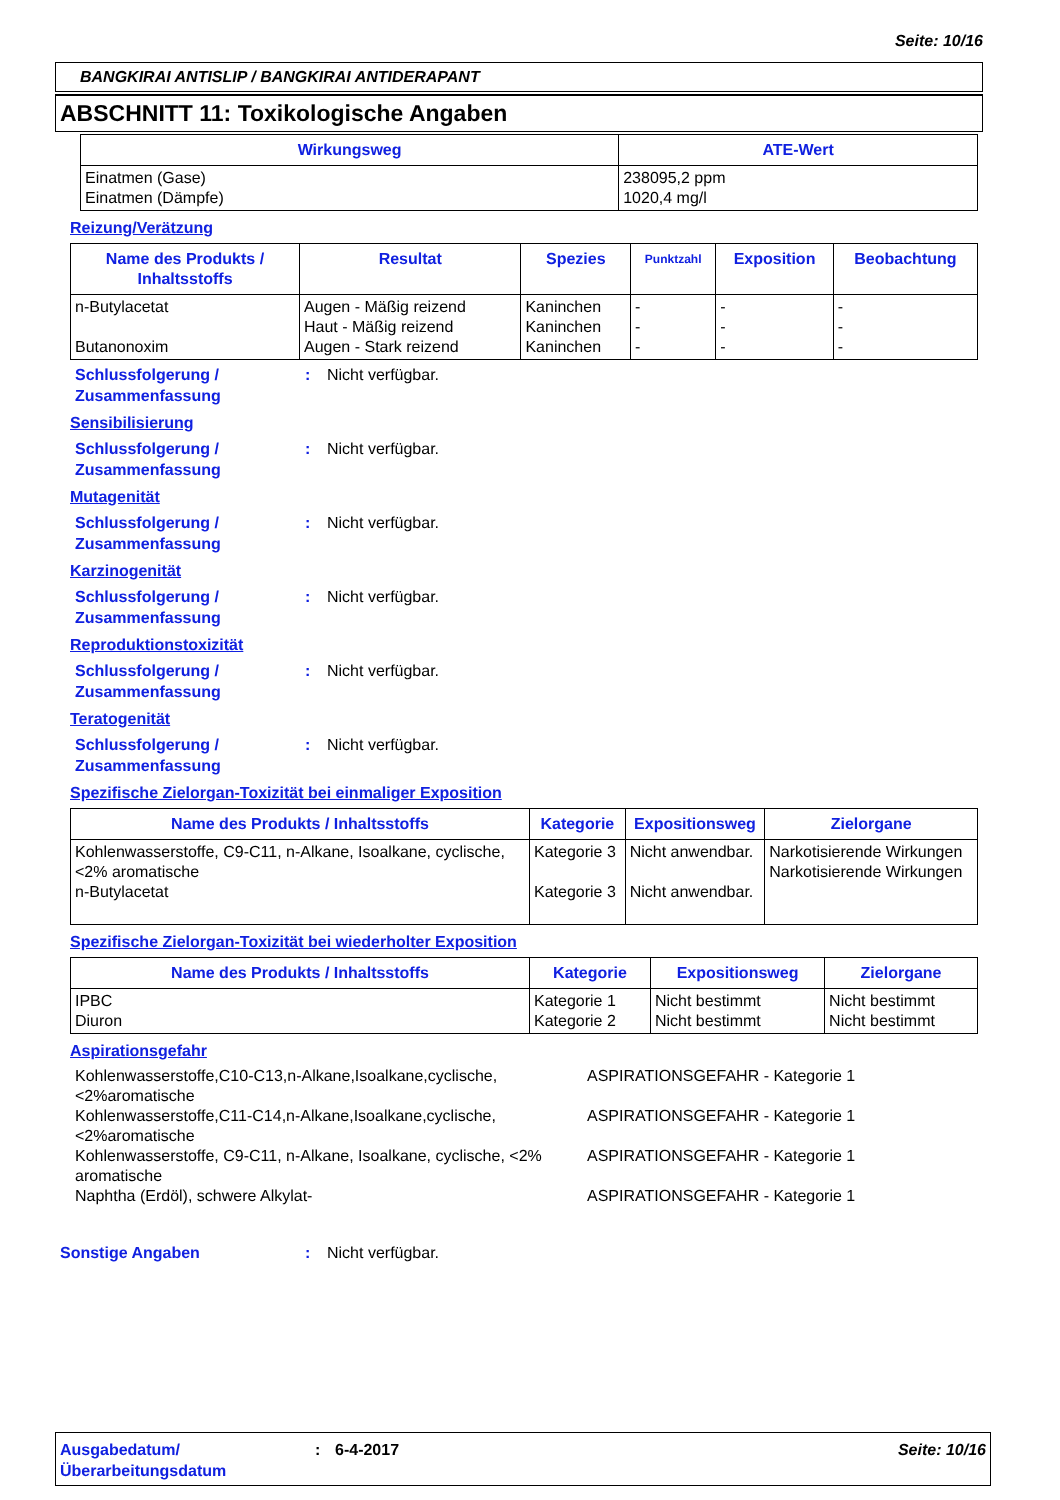Seite: 10/16
BANGKIRAI ANTISLIP / BANGKIRAI ANTIDERAPANT
ABSCHNITT 11: Toxikologische Angaben
| Wirkungsweg | ATE-Wert |
| --- | --- |
| Einatmen (Gase) Einatmen (Dämpfe) | 238095,2 ppm 1020,4 mg/l |
Reizung/Verätzung
| Name des Produkts / Inhaltsstoffs | Resultat | Spezies | Punktzahl | Exposition | Beobachtung |
| --- | --- | --- | --- | --- | --- |
| n-Butylacetat Butanonoxim | Augen - Mäßig reizend Haut - Mäßig reizend Augen - Stark reizend | Kaninchen Kaninchen Kaninchen | - - - | - - - | - - - |
Schlussfolgerung / Zusammenfassung
: Nicht verfügbar.
Sensibilisierung
Schlussfolgerung / Zusammenfassung
: Nicht verfügbar.
Mutagenität
Schlussfolgerung / Zusammenfassung
: Nicht verfügbar.
Karzinogenität
Schlussfolgerung / Zusammenfassung
: Nicht verfügbar.
Reproduktionstoxizität
Schlussfolgerung / Zusammenfassung
: Nicht verfügbar.
Teratogenität
Schlussfolgerung / Zusammenfassung
: Nicht verfügbar.
Spezifische Zielorgan-Toxizität bei einmaliger Exposition
| Name des Produkts / Inhaltsstoffs | Kategorie | Expositionsweg | Zielorgane |
| --- | --- | --- | --- |
| Kohlenwasserstoffe, C9-C11, n-Alkane, Isoalkane, cyclische, <2% aromatische n-Butylacetat | Kategorie 3 Kategorie 3 | Nicht anwendbar. Nicht anwendbar. | Narkotisierende Wirkungen Narkotisierende Wirkungen |
Spezifische Zielorgan-Toxizität bei wiederholter Exposition
| Name des Produkts / Inhaltsstoffs | Kategorie | Expositionsweg | Zielorgane |
| --- | --- | --- | --- |
| IPBC Diuron | Kategorie 1 Kategorie 2 | Nicht bestimmt Nicht bestimmt | Nicht bestimmt Nicht bestimmt |
Aspirationsgefahr
Kohlenwasserstoffe,C10-C13,n-Alkane,Isoalkane,cyclische, <2%aromatische
ASPIRATIONSGEFAHR - Kategorie 1
Kohlenwasserstoffe,C11-C14,n-Alkane,Isoalkane,cyclische, <2%aromatische
ASPIRATIONSGEFAHR - Kategorie 1
Kohlenwasserstoffe, C9-C11, n-Alkane, Isoalkane, cyclische, <2% aromatische
ASPIRATIONSGEFAHR - Kategorie 1
Naphtha (Erdöl), schwere Alkylat- ASPIRATIONSGEFAHR - Kategorie 1
Sonstige Angaben : Nicht verfügbar.
Ausgabedatum/ Überarbeitungsdatum
: 6-4-2017 Seite: 10/16